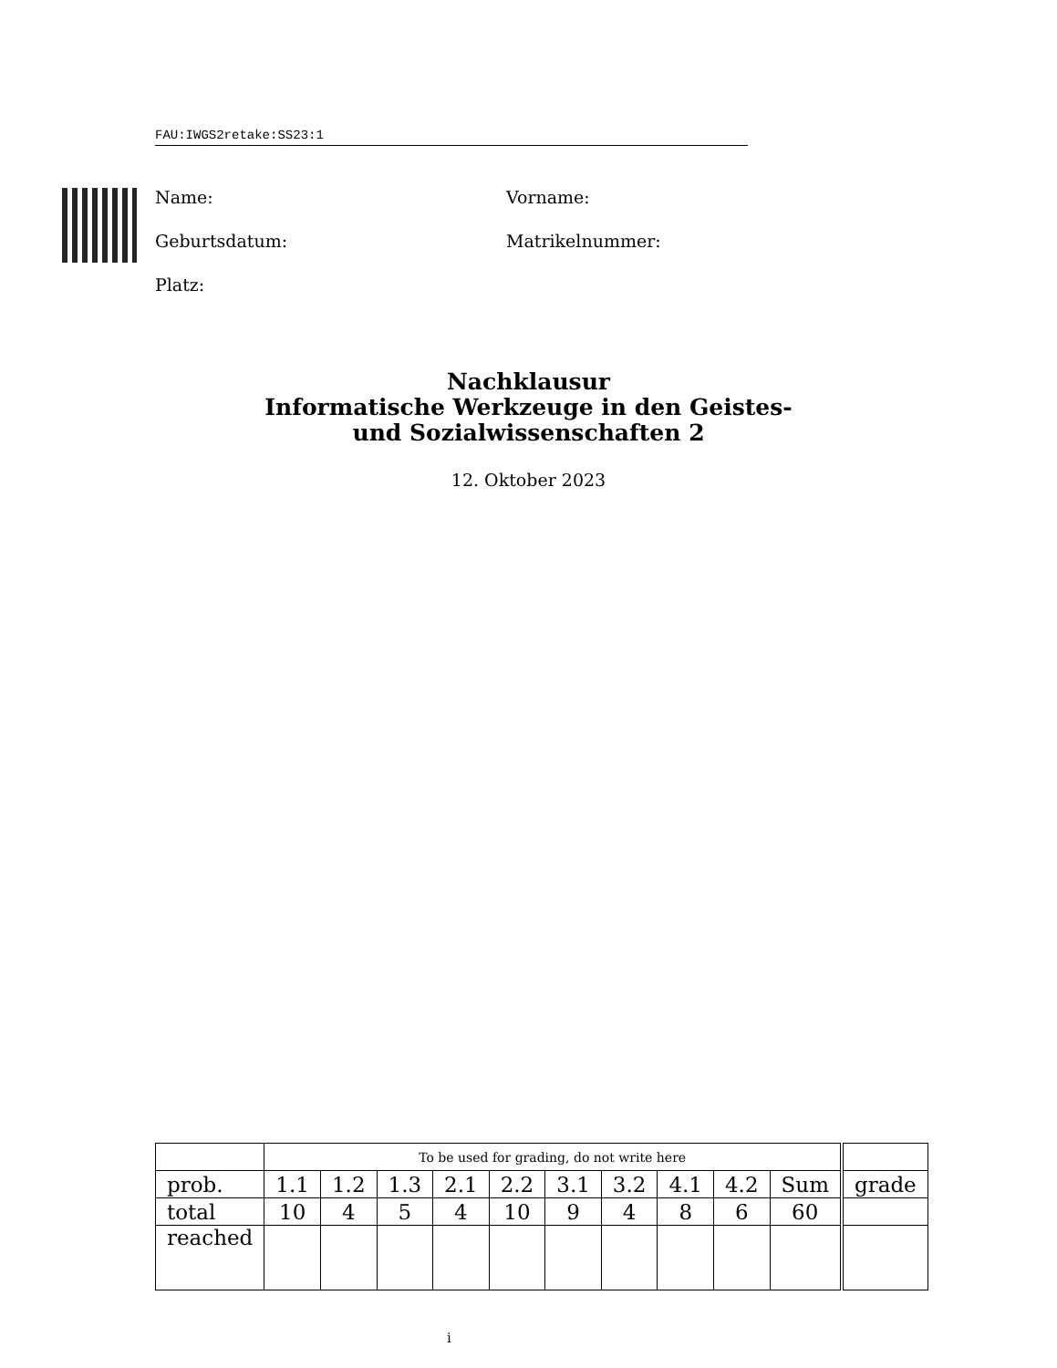FAU:IWGS2retake:SS23:1
Name: Vorname:
Geburtsdatum: Matrikelnummer:
Platz:
Nachklausur
Informatische Werkzeuge in den Geistes-
und Sozialwissenschaften 2
12. Oktober 2023
| | To be used for grading, do not write here | | | | | | | | | | |
| prob. | 1.1 | 1.2 | 1.3 | 2.1 | 2.2 | 3.1 | 3.2 | 4.1 | 4.2 | Sum | grade |
| total | 10 | 4 | 5 | 4 | 10 | 9 | 4 | 8 | 6 | 60 | |
| reached | | | | | | | | | | | |
i